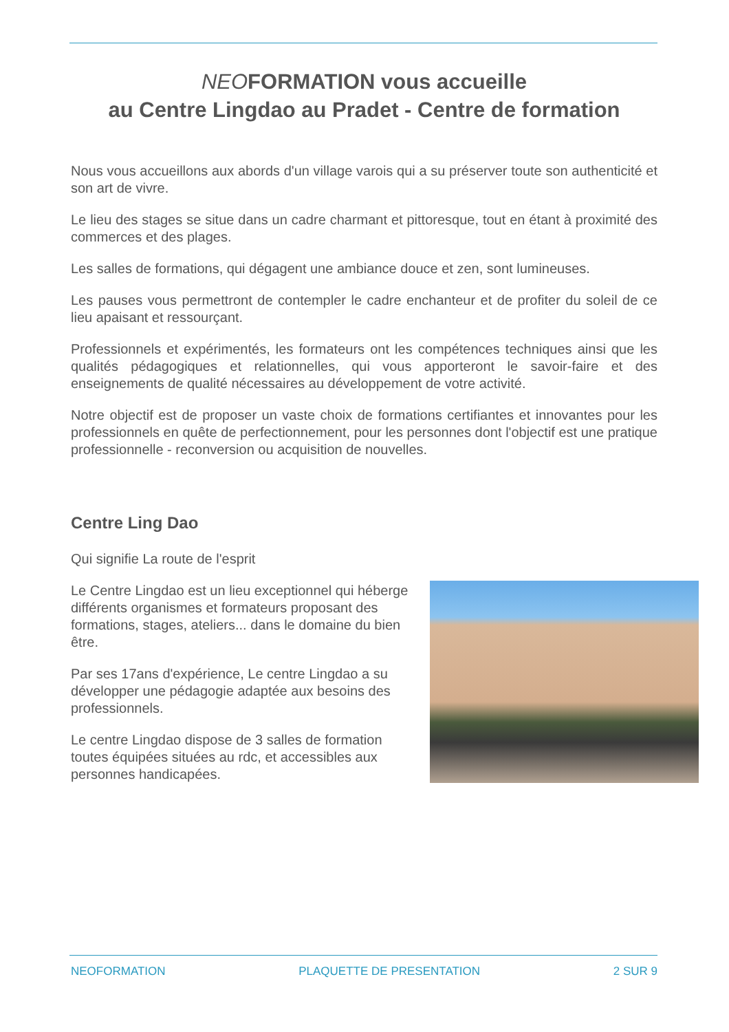NEOFORMATION vous accueille
au Centre Lingdao au Pradet - Centre de formation
Nous vous accueillons aux abords d'un village varois qui a su préserver toute son authenticité et son art de vivre.
Le lieu des stages se situe dans un cadre charmant et pittoresque, tout en étant à proximité des commerces et des plages.
Les salles de formations, qui dégagent une ambiance douce et zen, sont lumineuses.
Les pauses vous permettront de contempler le cadre enchanteur et de profiter du soleil de ce lieu apaisant et ressourçant.
Professionnels et expérimentés, les formateurs ont les compétences techniques ainsi que les qualités pédagogiques et relationnelles, qui vous apporteront le savoir-faire et des enseignements de qualité nécessaires au développement de votre activité.
Notre objectif est de proposer un vaste choix de formations certifiantes et innovantes pour les professionnels en quête de perfectionnement, pour les personnes dont l'objectif est une pratique professionnelle - reconversion ou acquisition de nouvelles.
Centre Ling Dao
Qui signifie La route de l'esprit
Le Centre Lingdao est un lieu exceptionnel qui héberge différents organismes et formateurs proposant des formations, stages, ateliers... dans le domaine du bien être.
Par ses 17ans d'expérience, Le centre Lingdao a su développer une pédagogie adaptée aux besoins des professionnels.
Le centre Lingdao dispose de 3 salles de formation toutes équipées situées au rdc, et accessibles aux personnes handicapées.
NEOFORMATION PLAQUETTE DE PRESENTATION 2 SUR 9